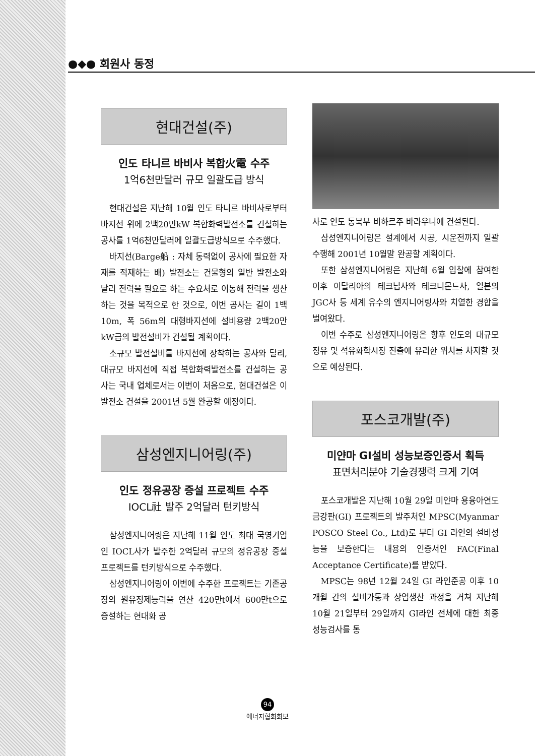●◆● 회원사 동정
현대건설(주)
인도 타니르 바비사 복합火電 수주
1억6천만달러 규모 일괄도급 방식
현대건설은 지난해 10월 인도 타니르 바비사로부터 바지선 위에 2백20만kW 복합화력발전소를 건설하는 공사를 1억6천만달러에 일괄도급방식으로 수주했다.
바지선(Barge船 : 자체 동력없이 공사에 필요한 자재를 적재하는 배) 발전소는 건물형의 일반 발전소와 달리 전력을 필요로 하는 수요처로 이동해 전력을 생산하는 것을 목적으로 한 것으로, 이번 공사는 길이 1백10m, 폭 56m의 대형바지선에 설비용량 2백20만kW급의 발전설비가 건설될 계획이다.
소규모 발전설비를 바지선에 장착하는 공사와 달리, 대규모 바지선에 직접 복합화력발전소를 건설하는 공사는 국내 업체로서는 이번이 처음으로, 현대건설은 이 발전소 건설을 2001년 5월 완공할 예정이다.
삼성엔지니어링(주)
인도 정유공장 증설 프로젝트 수주
IOCL社 발주 2억달러 턴키방식
삼성엔지니어링은 지난해 11월 인도 최대 국영기업인 IOCL사가 발주한 2억달러 규모의 정유공장 증설프로젝트를 턴키방식으로 수주했다.
삼성엔지니어링이 이번에 수주한 프로젝트는 기존공장의 원유정제능력을 연산 420만t에서 600만t으로 증설하는 현대화 공
사로 인도 동북부 비하르주 바라우니에 건설된다.
삼성엔지니어링은 설계에서 시공, 시운전까지 일괄수행해 2001년 10월말 완공할 계획이다.
또한 삼성엔지니어링은 지난해 6월 입찰에 참여한 이후 이탈리아의 테크닙사와 테크니몬트사, 일본의 JGC사 등 세계 유수의 엔지니어링사와 치열한 경합을 벌여왔다.
이번 수주로 삼성엔지니어링은 향후 인도의 대규모 정유 및 석유화학시장 진출에 유리한 위치를 차지할 것으로 예상된다.
포스코개발(주)
미얀마 GI설비 성능보증인증서 획득
표면처리분야 기술경쟁력 크게 기여
포스코개발은 지난해 10월 29일 미얀마 용융아연도금강판(GI) 프로젝트의 발주처인 MPSC(Myanmar POSCO Steel Co., Ltd)로 부터 GI 라인의 설비성능을 보증한다는 내용의 인증서인 FAC(Final Acceptance Certificate)를 받았다.
MPSC는 98년 12월 24일 GI 라인준공 이후 10개월 간의 설비가동과 상업생산 과정을 거쳐 지난해 10월 21일부터 29일까지 GI라인 전체에 대한 최종 성능검사를 통
94
에너지협회회보